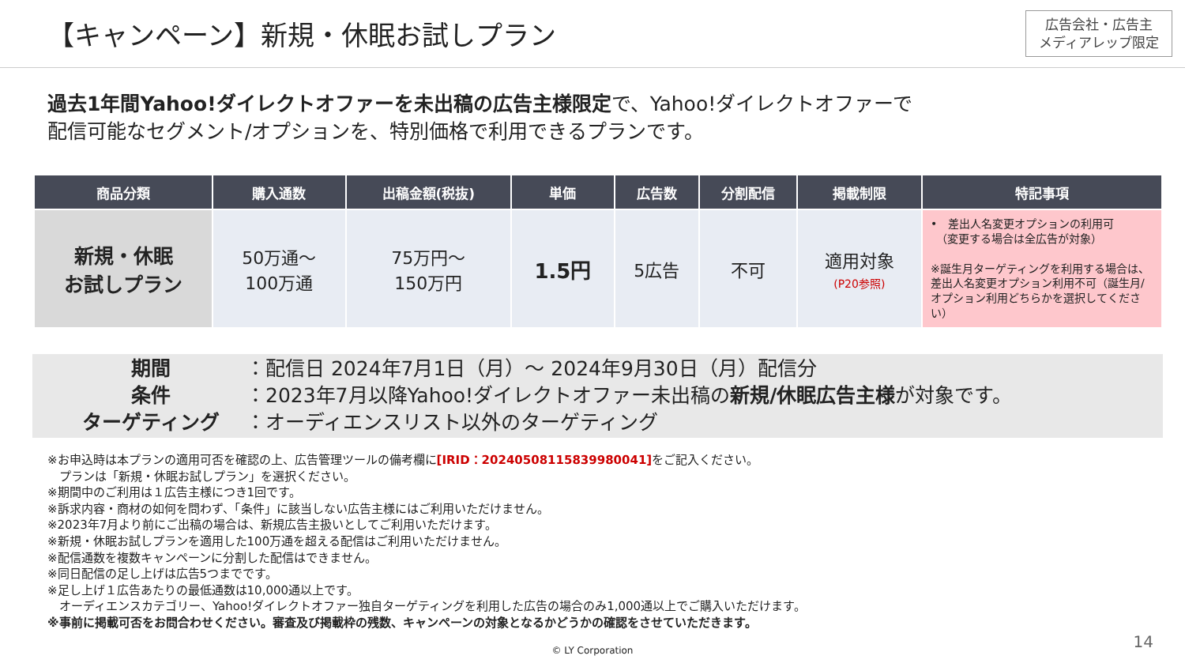【キャンペーン】新規・休眠お試しプラン
広告会社・広告主
メディアレップ限定
過去1年間Yahoo!ダイレクトオファーを未出稿の広告主様限定で、Yahoo!ダイレクトオファーで
配信可能なセグメント/オプションを、特別価格で利用できるプランです。
| 商品分類 | 購入通数 | 出稿金額(税抜) | 単価 | 広告数 | 分割配信 | 掲載制限 | 特記事項 |
| --- | --- | --- | --- | --- | --- | --- | --- |
| 新規・休眠 お試しプラン | 50万通～ 100万通 | 75万円～ 150万円 | 1.5円 | 5広告 | 不可 | 適用対象 (P20参照) | • 差出人名変更オプションの利用可 （変更する場合は全広告が対象） ※誕生月ターゲティングを利用する場合は、差出人名変更オプション利用不可（誕生月/オプション利用どちらかを選択してください） |
期間 ：配信日 2024年7月1日（月）～ 2024年9月30日（月）配信分
条件 ：2023年7月以降Yahoo!ダイレクトオファー未出稿の 新規/休眠広告主様が対象です。
ターゲティング ：オーディエンスリスト以外のターゲティング
※お申込時は本プランの適用可否を確認の上、広告管理ツールの備考欄に[IRID：20240508115839980041] をご記入ください。
　プランは「新規・休眠お試しプラン」を選択ください。
※期間中のご利用は１広告主様につき1回です。
※訴求内容・商材の如何を問わず、「条件」に該当しない広告主様にはご利用いただけません。
※2023年7月より前にご出稿の場合は、新規広告主扱いとしてご利用いただけます。
※新規・休眠お試しプランを適用した100万通を超える配信はご利用いただけません。
※配信通数を複数キャンペーンに分割した配信はできません。
※同日配信の足し上げは広告5つまでです。
※足し上げ１広告あたりの最低通数は10,000通以上です。
　オーディエンスカテゴリー、Yahoo!ダイレクトオファー独自ターゲティングを利用した広告の場合のみ1,000通以上でご購入いただけます。
※事前に掲載可否をお問合わせください。審査及び掲載枠の残数、キャンペーンの対象となるかどうかの確認をさせていただきます。
© LY Corporation 14